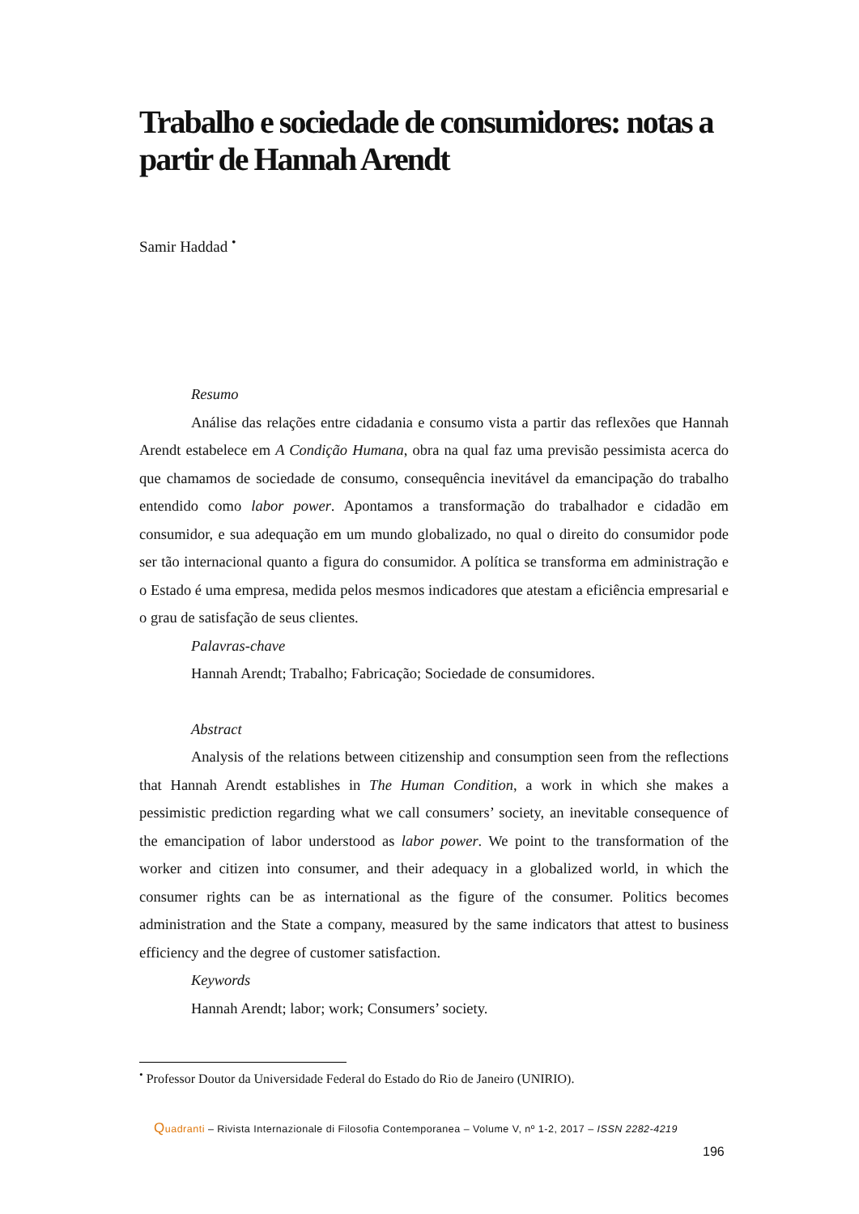Trabalho e sociedade de consumidores: notas a partir de Hannah Arendt
Samir Haddad <sup>•</sup>
Resumo
Análise das relações entre cidadania e consumo vista a partir das reflexões que Hannah Arendt estabelece em A Condição Humana, obra na qual faz uma previsão pessimista acerca do que chamamos de sociedade de consumo, consequência inevitável da emancipação do trabalho entendido como labor power. Apontamos a transformação do trabalhador e cidadão em consumidor, e sua adequação em um mundo globalizado, no qual o direito do consumidor pode ser tão internacional quanto a figura do consumidor. A política se transforma em administração e o Estado é uma empresa, medida pelos mesmos indicadores que atestam a eficiência empresarial e o grau de satisfação de seus clientes.
Palavras-chave
Hannah Arendt; Trabalho; Fabricação; Sociedade de consumidores.
Abstract
Analysis of the relations between citizenship and consumption seen from the reflections that Hannah Arendt establishes in The Human Condition, a work in which she makes a pessimistic prediction regarding what we call consumers’ society, an inevitable consequence of the emancipation of labor understood as labor power. We point to the transformation of the worker and citizen into consumer, and their adequacy in a globalized world, in which the consumer rights can be as international as the figure of the consumer. Politics becomes administration and the State a company, measured by the same indicators that attest to business efficiency and the degree of customer satisfaction.
Keywords
Hannah Arendt; labor; work; Consumers’ society.
<sup>•</sup> Professor Doutor da Universidade Federal do Estado do Rio de Janeiro (UNIRIO).
Quadranti – Rivista Internazionale di Filosofia Contemporanea – Volume V, nº 1-2, 2017 – ISSN 2282-4219
196